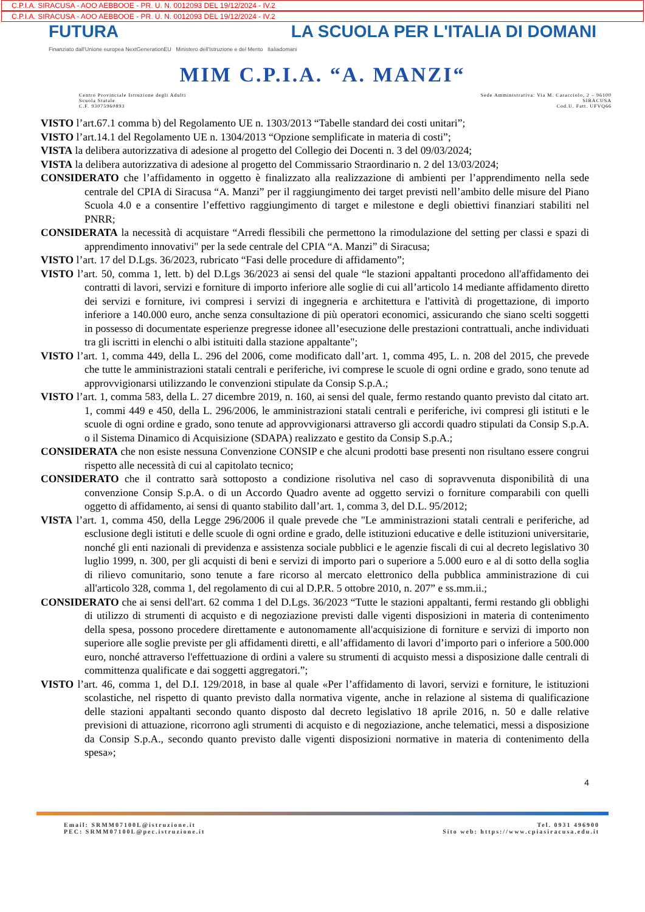C.P.I.A. SIRACUSA - AOO AEBBOOE - PR. U. N. 0012093 DEL 19/12/2024 - IV.2
C.P.I.A. SIRACUSA - AOO AEBBOOE - PR. U. N. 0012093 DEL 19/12/2024 - IV.2
FUTURA LA SCUOLA PER L'ITALIA DI DOMANI
Finanziato dall'Unione europea NextGenerationEU Ministero dell'Istruzione e del Merito Italiadomani
MIM C.P.I.A. “A. MANZI“
Centro Provinciale Istruzione degli Adulti
Scuola Statale
C.F. 93075960893
Sede Amministrativa: Via M. Caracciolo, 2 – 96100
SIRACUSA
Cod.U. Fatt. UFVQ66
VISTO l’art.67.1 comma b) del Regolamento UE n. 1303/2013 “Tabelle standard dei costi unitari”;
VISTO l’art.14.1 del Regolamento UE n. 1304/2013 “Opzione semplificate in materia di costi”;
VISTA la delibera autorizzativa di adesione al progetto del Collegio dei Docenti n. 3 del 09/03/2024;
VISTA la delibera autorizzativa di adesione al progetto del Commissario Straordinario n. 2 del 13/03/2024;
CONSIDERATO che l’affidamento in oggetto è finalizzato alla realizzazione di ambienti per l’apprendimento nella sede centrale del CPIA di Siracusa “A. Manzi” per il raggiungimento dei target previsti nell’ambito delle misure del Piano Scuola 4.0 e a consentire l’effettivo raggiungimento di target e milestone e degli obiettivi finanziari stabiliti nel PNRR;
CONSIDERATA la necessità di acquistare “Arredi flessibili che permettono la rimodulazione del setting per classi e spazi di apprendimento innovativi" per la sede centrale del CPIA “A. Manzi” di Siracusa;
VISTO l’art. 17 del D.Lgs. 36/2023, rubricato “Fasi delle procedure di affidamento”;
VISTO l’art. 50, comma 1, lett. b) del D.Lgs 36/2023 ai sensi del quale “le stazioni appaltanti procedono all'affidamento dei contratti di lavori, servizi e forniture di importo inferiore alle soglie di cui all’articolo 14 mediante affidamento diretto dei servizi e forniture, ivi compresi i servizi di ingegneria e architettura e l'attività di progettazione, di importo inferiore a 140.000 euro, anche senza consultazione di più operatori economici, assicurando che siano scelti soggetti in possesso di documentate esperienze pregresse idonee all’esecuzione delle prestazioni contrattuali, anche individuati tra gli iscritti in elenchi o albi istituiti dalla stazione appaltante";
VISTO l’art. 1, comma 449, della L. 296 del 2006, come modificato dall’art. 1, comma 495, L. n. 208 del 2015, che prevede che tutte le amministrazioni statali centrali e periferiche, ivi comprese le scuole di ogni ordine e grado, sono tenute ad approvvigionarsi utilizzando le convenzioni stipulate da Consip S.p.A.;
VISTO l’art. 1, comma 583, della L. 27 dicembre 2019, n. 160, ai sensi del quale, fermo restando quanto previsto dal citato art. 1, commi 449 e 450, della L. 296/2006, le amministrazioni statali centrali e periferiche, ivi compresi gli istituti e le scuole di ogni ordine e grado, sono tenute ad approvvigionarsi attraverso gli accordi quadro stipulati da Consip S.p.A. o il Sistema Dinamico di Acquisizione (SDAPA) realizzato e gestito da Consip S.p.A.;
CONSIDERATA che non esiste nessuna Convenzione CONSIP e che alcuni prodotti base presenti non risultano essere congrui rispetto alle necessità di cui al capitolato tecnico;
CONSIDERATO che il contratto sarà sottoposto a condizione risolutiva nel caso di sopravvenuta disponibilità di una convenzione Consip S.p.A. o di un Accordo Quadro avente ad oggetto servizi o forniture comparabili con quelli oggetto di affidamento, ai sensi di quanto stabilito dall’art. 1, comma 3, del D.L. 95/2012;
VISTA l’art. 1, comma 450, della Legge 296/2006 il quale prevede che "Le amministrazioni statali centrali e periferiche, ad esclusione degli istituti e delle scuole di ogni ordine e grado, delle istituzioni educative e delle istituzioni universitarie, nonché gli enti nazionali di previdenza e assistenza sociale pubblici e le agenzie fiscali di cui al decreto legislativo 30 luglio 1999, n. 300, per gli acquisti di beni e servizi di importo pari o superiore a 5.000 euro e al di sotto della soglia di rilievo comunitario, sono tenute a fare ricorso al mercato elettronico della pubblica amministrazione di cui all'articolo 328, comma 1, del regolamento di cui al D.P.R. 5 ottobre 2010, n. 207” e ss.mm.ii.;
CONSIDERATO che ai sensi dell'art. 62 comma 1 del D.Lgs. 36/2023 “Tutte le stazioni appaltanti, fermi restando gli obblighi di utilizzo di strumenti di acquisto e di negoziazione previsti dalle vigenti disposizioni in materia di contenimento della spesa, possono procedere direttamente e autonomamente all'acquisizione di forniture e servizi di importo non superiore alle soglie previste per gli affidamenti diretti, e all’affidamento di lavori d’importo pari o inferiore a 500.000 euro, nonché attraverso l'effettuazione di ordini a valere su strumenti di acquisto messi a disposizione dalle centrali di committenza qualificate e dai soggetti aggregatori.”;
VISTO l’art. 46, comma 1, del D.I. 129/2018, in base al quale «Per l’affidamento di lavori, servizi e forniture, le istituzioni scolastiche, nel rispetto di quanto previsto dalla normativa vigente, anche in relazione al sistema di qualificazione delle stazioni appaltanti secondo quanto disposto dal decreto legislativo 18 aprile 2016, n. 50 e dalle relative previsioni di attuazione, ricorrono agli strumenti di acquisto e di negoziazione, anche telematici, messi a disposizione da Consip S.p.A., secondo quanto previsto dalle vigenti disposizioni normative in materia di contenimento della spesa»;
4
Email: SRMM07100L@istruzione.it
PEC: SRMM07100L@pec.istruzione.it
Tel. 0931 496900
Sito web: https://www.cpiasiracusa.edu.it